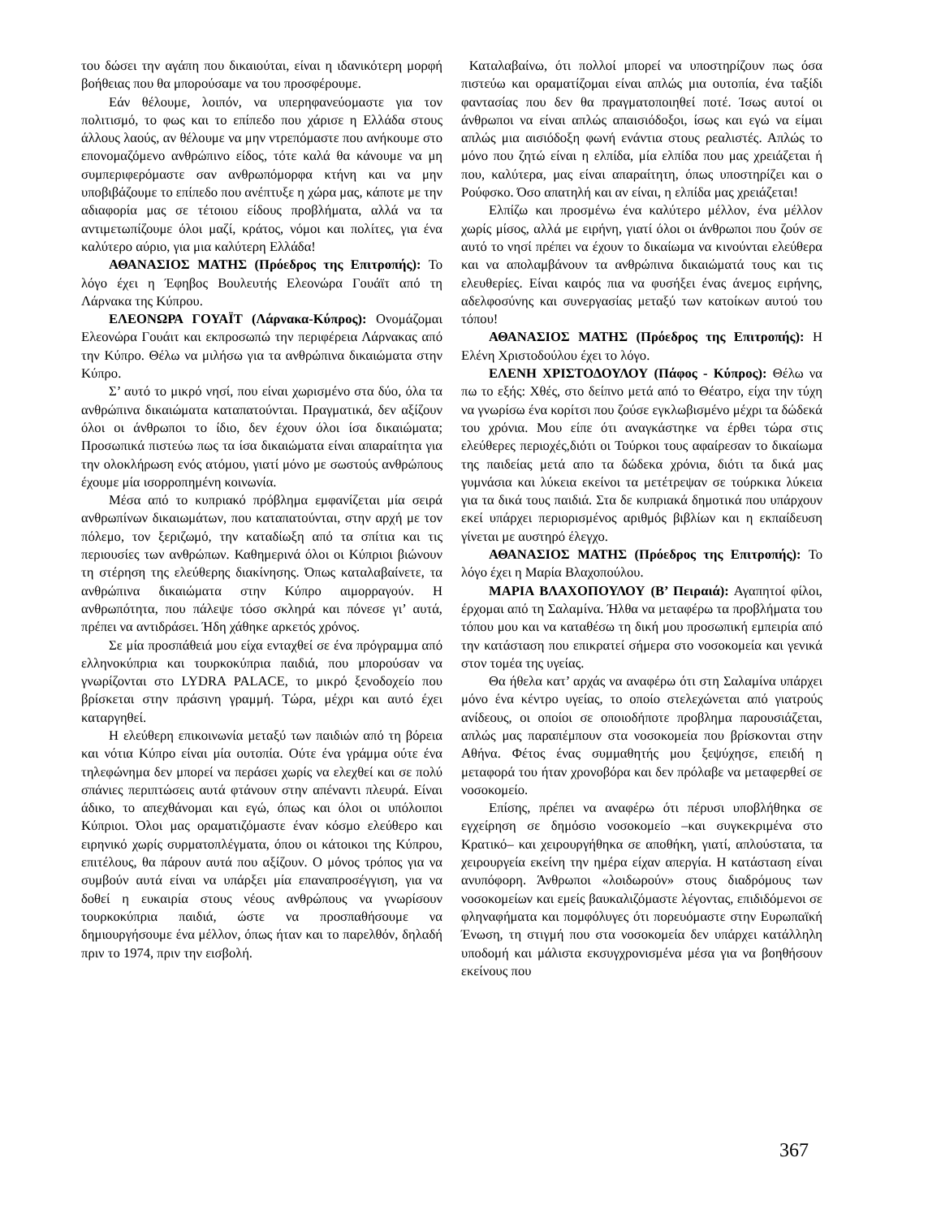του δώσει την αγάπη που δικαιούται, είναι η ιδανικότερη μορφή βοήθειας που θα μπορούσαμε να του προσφέρουμε.
Εάν θέλουμε, λοιπόν, να υπερηφανεύομαστε για τον πολιτισμό, το φως και το επίπεδο που χάρισε η Ελλάδα στους άλλους λαούς, αν θέλουμε να μην ντρεπόμαστε που ανήκουμε στο επονομαζόμενο ανθρώπινο είδος, τότε καλά θα κάνουμε να μη συμπεριφερόμαστε σαν ανθρωπόμορφα κτήνη και να μην υποβιβάζουμε το επίπεδο που ανέπτυξε η χώρα μας, κάποτε με την αδιαφορία μας σε τέτοιου είδους προβλήματα, αλλά να τα αντιμετωπίζουμε όλοι μαζί, κράτος, νόμοι και πολίτες, για ένα καλύτερο αύριο, για μια καλύτερη Ελλάδα!
ΑΘΑΝΑΣΙΟΣ ΜΑΤΗΣ (Πρόεδρος της Επιτροπής): Το λόγο έχει η Έφηβος Βουλευτής Ελεονώρα Γουάϊτ από τη Λάρνακα της Κύπρου.
ΕΛΕΟΝΩΡΑ ΓΟΥΑΪΤ (Λάρνακα-Κύπρος): Ονομάζομαι Ελεονώρα Γουάιτ και εκπροσωπώ την περιφέρεια Λάρνακας από την Κύπρο. Θέλω να μιλήσω για τα ανθρώπινα δικαιώματα στην Κύπρο.
Σ’ αυτό το μικρό νησί, που είναι χωρισμένο στα δύο, όλα τα ανθρώπινα δικαιώματα καταπατούνται. Πραγματικά, δεν αξίζουν όλοι οι άνθρωποι το ίδιο, δεν έχουν όλοι ίσα δικαιώματα; Προσωπικά πιστεύω πως τα ίσα δικαιώματα είναι απαραίτητα για την ολοκλήρωση ενός ατόμου, γιατί μόνο με σωστούς ανθρώπους έχουμε μία ισορροπημένη κοινωνία.
Μέσα από το κυπριακό πρόβλημα εμφανίζεται μία σειρά ανθρωπίνων δικαιωμάτων, που καταπατούνται, στην αρχή με τον πόλεμο, τον ξεριζωμό, την καταδίωξη από τα σπίτια και τις περιουσίες των ανθρώπων. Καθημερινά όλοι οι Κύπριοι βιώνουν τη στέρηση της ελεύθερης διακίνησης. Όπως καταλαβαίνετε, τα ανθρώπινα δικαιώματα στην Κύπρο αιμορραγούν. Η ανθρωπότητα, που πάλεψε τόσο σκληρά και πόνεσε γι’ αυτά, πρέπει να αντιδράσει. Ήδη χάθηκε αρκετός χρόνος.
Σε μία προσπάθειά μου είχα ενταχθεί σε ένα πρόγραμμα από ελληνοκύπρια και τουρκοκύπρια παιδιά, που μπορούσαν να γνωρίζονται στο LYDRA PALACE, το μικρό ξενοδοχείο που βρίσκεται στην πράσινη γραμμή. Τώρα, μέχρι και αυτό έχει καταργηθεί.
Η ελεύθερη επικοινωνία μεταξύ των παιδιών από τη βόρεια και νότια Κύπρο είναι μία ουτοπία. Ούτε ένα γράμμα ούτε ένα τηλεφώνημα δεν μπορεί να περάσει χωρίς να ελεχθεί και σε πολύ σπάνιες περιπτώσεις αυτά φτάνουν στην απέναντι πλευρά. Είναι άδικο, το απεχθάνομαι και εγώ, όπως και όλοι οι υπόλοιποι Κύπριοι. Όλοι μας οραματιζόμαστε έναν κόσμο ελεύθερο και ειρηνικό χωρίς συρματοπλέγματα, όπου οι κάτοικοι της Κύπρου, επιτέλους, θα πάρουν αυτά που αξίζουν. Ο μόνος τρόπος για να συμβούν αυτά είναι να υπάρξει μία επαναπροσέγγιση, για να δοθεί η ευκαιρία στους νέους ανθρώπους να γνωρίσουν τουρκοκύπρια παιδιά, ώστε να προσπαθήσουμε να δημιουργήσουμε ένα μέλλον, όπως ήταν και το παρελθόν, δηλαδή πριν το 1974, πριν την εισβολή.
Καταλαβαίνω, ότι πολλοί μπορεί να υποστηρίζουν πως όσα πιστεύω και οραματίζομαι είναι απλώς μια ουτοπία, ένα ταξίδι φαντασίας που δεν θα πραγματοποιηθεί ποτέ. Ίσως αυτοί οι άνθρωποι να είναι απλώς απαισιόδοξοι, ίσως και εγώ να είμαι απλώς μια αισιόδοξη φωνή ενάντια στους ρεαλιστές. Απλώς το μόνο που ζητώ είναι η ελπίδα, μία ελπίδα που μας χρειάζεται ή που, καλύτερα, μας είναι απαραίτητη, όπως υποστηρίζει και ο Ρούφσκο. Όσο απατηλή και αν είναι, η ελπίδα μας χρειάζεται!
Ελπίζω και προσμένω ένα καλύτερο μέλλον, ένα μέλλον χωρίς μίσος, αλλά με ειρήνη, γιατί όλοι οι άνθρωποι που ζούν σε αυτό το νησί πρέπει να έχουν το δικαίωμα να κινούνται ελεύθερα και να απολαμβάνουν τα ανθρώπινα δικαιώματά τους και τις ελευθερίες. Είναι καιρός πια να φυσήξει ένας άνεμος ειρήνης, αδελφοσύνης και συνεργασίας μεταξύ των κατοίκων αυτού του τόπου!
ΑΘΑΝΑΣΙΟΣ ΜΑΤΗΣ (Πρόεδρος της Επιτροπής): Η Ελένη Χριστοδούλου έχει το λόγο.
ΕΛΕΝΗ ΧΡΙΣΤΟΔΟΥΛΟΥ (Πάφος - Κύπρος): Θέλω να πω το εξής: Χθές, στο δείπνο μετά από το Θέατρο, είχα την τύχη να γνωρίσω ένα κορίτσι που ζούσε εγκλωβισμένο μέχρι τα δώδεκά του χρόνια. Μου είπε ότι αναγκάστηκε να έρθει τώρα στις ελεύθερες περιοχές,διότι οι Τούρκοι τους αφαίρεσαν το δικαίωμα της παιδείας μετά απο τα δώδεκα χρόνια, διότι τα δικά μας γυμνάσια και λύκεια εκείνοι τα μετέτρεψαν σε τούρκικα λύκεια για τα δικά τους παιδιά. Στα δε κυπριακά δημοτικά που υπάρχουν εκεί υπάρχει περιορισμένος αριθμός βιβλίων και η εκπαίδευση γίνεται με αυστηρό έλεγχο.
ΑΘΑΝΑΣΙΟΣ ΜΑΤΗΣ (Πρόεδρος της Επιτροπής): Το λόγο έχει η Μαρία Βλαχοπούλου.
ΜΑΡΙΑ ΒΛΑΧΟΠΟΥΛΟΥ (Β’ Πειραιά): Αγαπητοί φίλοι, έρχομαι από τη Σαλαμίνα. Ήλθα να μεταφέρω τα προβλήματα του τόπου μου και να καταθέσω τη δική μου προσωπική εμπειρία από την κατάσταση που επικρατεί σήμερα στο νοσοκομεία και γενικά στον τομέα της υγείας.
Θα ήθελα κατ’ αρχάς να αναφέρω ότι στη Σαλαμίνα υπάρχει μόνο ένα κέντρο υγείας, το οποίο στελεχώνεται από γιατρούς ανίδεους, οι οποίοι σε οποιοδήποτε προβλημα παρουσιάζεται, απλώς μας παραπέμπουν στα νοσοκομεία που βρίσκονται στην Αθήνα. Φέτος ένας συμμαθητής μου ξεψύχησε, επειδή η μεταφορά του ήταν χρονοβόρα και δεν πρόλαβε να μεταφερθεί σε νοσοκομείο.
Επίσης, πρέπει να αναφέρω ότι πέρυσι υποβλήθηκα σε εγχείρηση σε δημόσιο νοσοκομείο –και συγκεκριμένα στο Κρατικό– και χειρουργήθηκα σε αποθήκη, γιατί, απλούστατα, τα χειρουργεία εκείνη την ημέρα είχαν απεργία. Η κατάσταση είναι ανυπόφορη. Άνθρωποι «λοιδωρούν» στους διαδρόμους των νοσοκομείων και εμείς βαυκαλιζόμαστε λέγοντας, επιδιδόμενοι σε φληναφήματα και πομφόλυγες ότι πορευόμαστε στην Ευρωπαϊκή Ένωση, τη στιγμή που στα νοσοκομεία δεν υπάρχει κατάλληλη υποδομή και μάλιστα εκσυγχρονισμένα μέσα για να βοηθήσουν εκείνους που
367